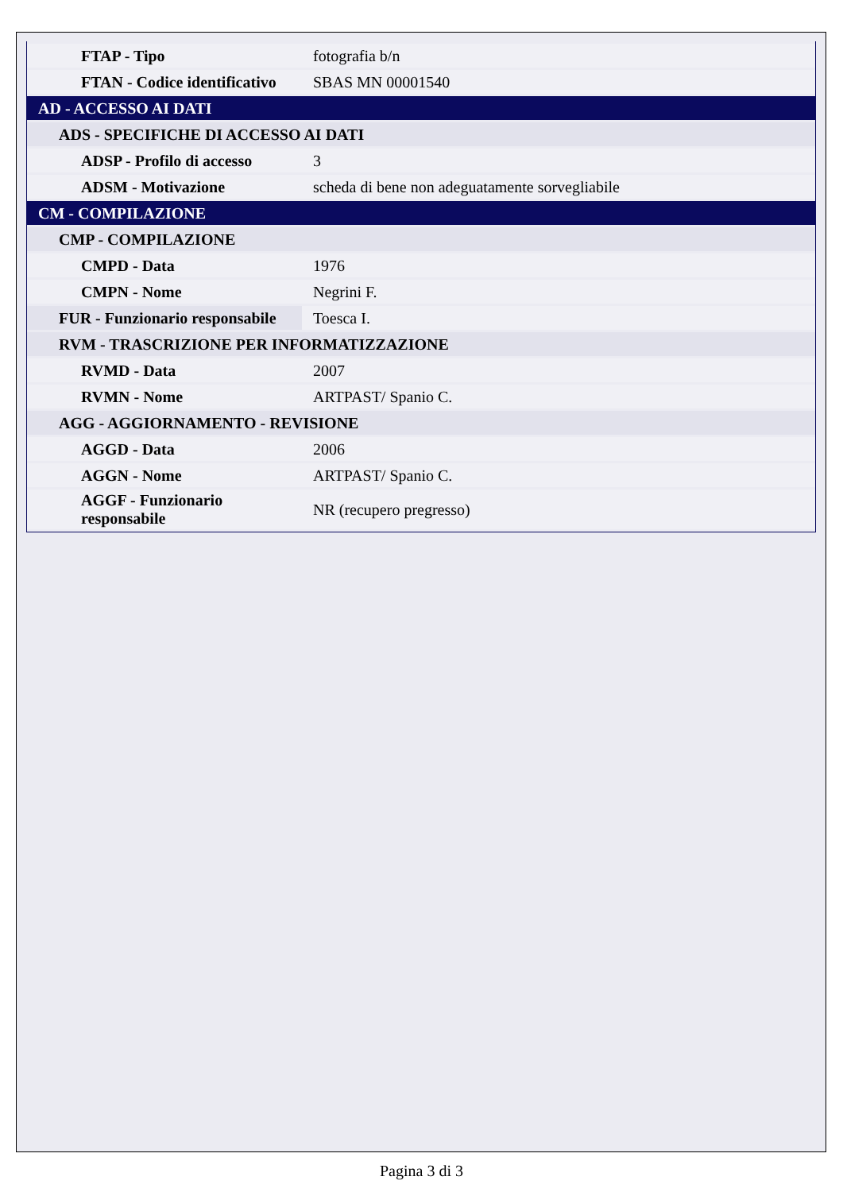| FTAP - Tipo | fotografia b/n |
| FTAN - Codice identificativo | SBAS MN 00001540 |
| AD - ACCESSO AI DATI | |
| ADS - SPECIFICHE DI ACCESSO AI DATI | |
| ADSP - Profilo di accesso | 3 |
| ADSM - Motivazione | scheda di bene non adeguatamente sorvegliabile |
| CM - COMPILAZIONE | |
| CMP - COMPILAZIONE | |
| CMPD - Data | 1976 |
| CMPN - Nome | Negrini F. |
| FUR - Funzionario responsabile | Toesca I. |
| RVM - TRASCRIZIONE PER INFORMATIZZAZIONE | |
| RVMD - Data | 2007 |
| RVMN - Nome | ARTPAST/ Spanio C. |
| AGG - AGGIORNAMENTO - REVISIONE | |
| AGGD - Data | 2006 |
| AGGN - Nome | ARTPAST/ Spanio C. |
| AGGF - Funzionario responsabile | NR (recupero pregresso) |
Pagina 3 di 3